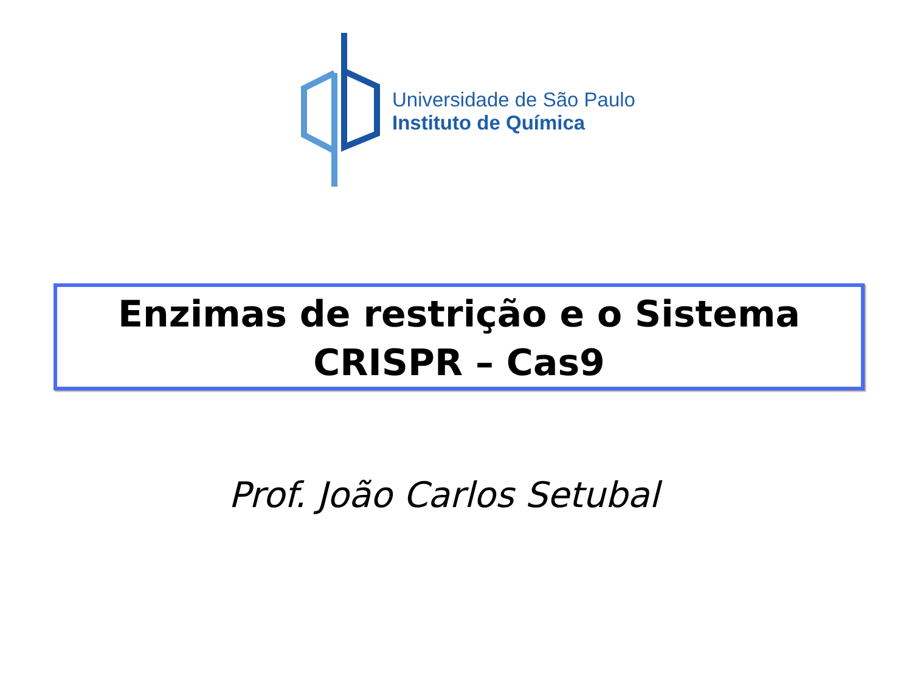Universidade de São Paulo
Instituto de Química
Enzimas de restrição e o Sistema
CRISPR – Cas9
Prof. João Carlos Setubal